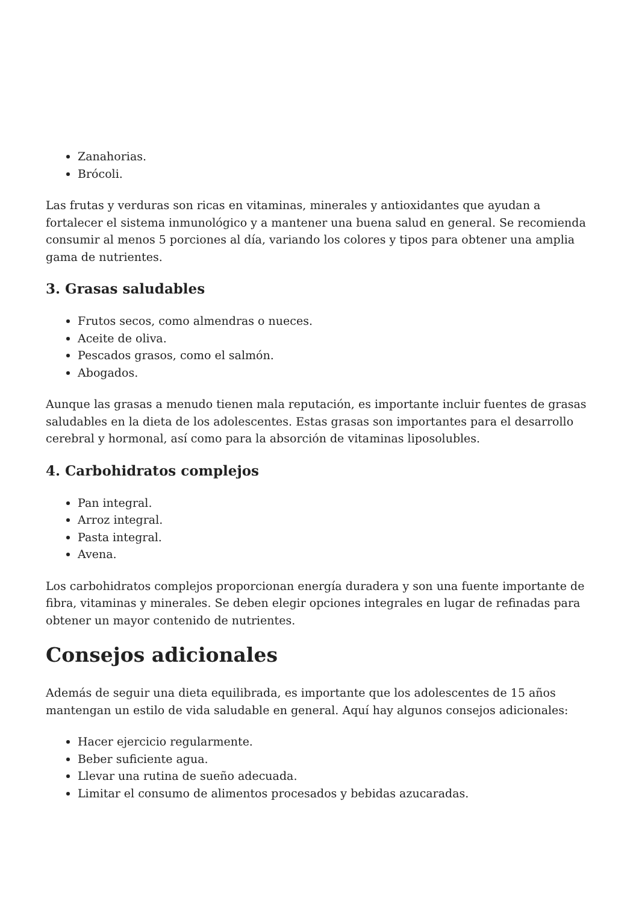Zanahorias.
Brócoli.
Las frutas y verduras son ricas en vitaminas, minerales y antioxidantes que ayudan a fortalecer el sistema inmunológico y a mantener una buena salud en general. Se recomienda consumir al menos 5 porciones al día, variando los colores y tipos para obtener una amplia gama de nutrientes.
3. Grasas saludables
Frutos secos, como almendras o nueces.
Aceite de oliva.
Pescados grasos, como el salmón.
Abogados.
Aunque las grasas a menudo tienen mala reputación, es importante incluir fuentes de grasas saludables en la dieta de los adolescentes. Estas grasas son importantes para el desarrollo cerebral y hormonal, así como para la absorción de vitaminas liposolubles.
4. Carbohidratos complejos
Pan integral.
Arroz integral.
Pasta integral.
Avena.
Los carbohidratos complejos proporcionan energía duradera y son una fuente importante de fibra, vitaminas y minerales. Se deben elegir opciones integrales en lugar de refinadas para obtener un mayor contenido de nutrientes.
Consejos adicionales
Además de seguir una dieta equilibrada, es importante que los adolescentes de 15 años mantengan un estilo de vida saludable en general. Aquí hay algunos consejos adicionales:
Hacer ejercicio regularmente.
Beber suficiente agua.
Llevar una rutina de sueño adecuada.
Limitar el consumo de alimentos procesados y bebidas azucaradas.